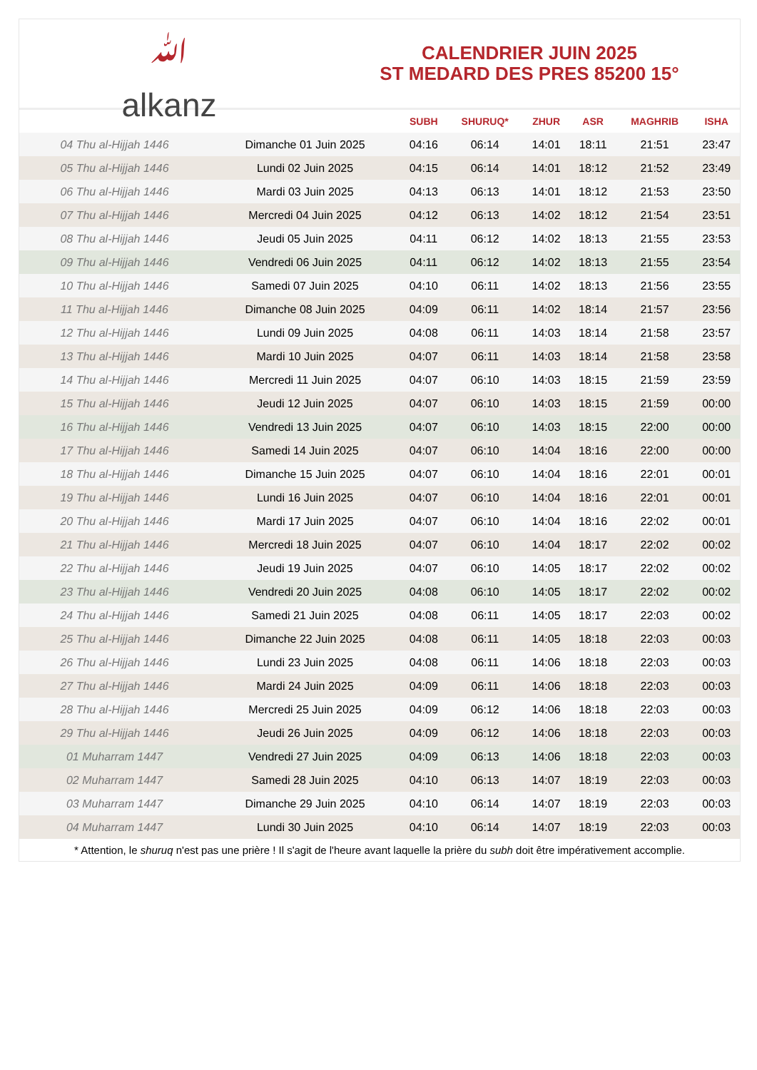ﷲ
alkanz
CALENDRIER JUIN 2025
ST MEDARD DES PRES 85200 15°
| | | SUBH | SHURUQ* | ZHUR | ASR | MAGHRIB | ISHA |
| --- | --- | --- | --- | --- | --- | --- | --- |
| 04 Thu al-Hijjah 1446 | Dimanche 01 Juin 2025 | 04:16 | 06:14 | 14:01 | 18:11 | 21:51 | 23:47 |
| 05 Thu al-Hijjah 1446 | Lundi 02 Juin 2025 | 04:15 | 06:14 | 14:01 | 18:12 | 21:52 | 23:49 |
| 06 Thu al-Hijjah 1446 | Mardi 03 Juin 2025 | 04:13 | 06:13 | 14:01 | 18:12 | 21:53 | 23:50 |
| 07 Thu al-Hijjah 1446 | Mercredi 04 Juin 2025 | 04:12 | 06:13 | 14:02 | 18:12 | 21:54 | 23:51 |
| 08 Thu al-Hijjah 1446 | Jeudi 05 Juin 2025 | 04:11 | 06:12 | 14:02 | 18:13 | 21:55 | 23:53 |
| 09 Thu al-Hijjah 1446 | Vendredi 06 Juin 2025 | 04:11 | 06:12 | 14:02 | 18:13 | 21:55 | 23:54 |
| 10 Thu al-Hijjah 1446 | Samedi 07 Juin 2025 | 04:10 | 06:11 | 14:02 | 18:13 | 21:56 | 23:55 |
| 11 Thu al-Hijjah 1446 | Dimanche 08 Juin 2025 | 04:09 | 06:11 | 14:02 | 18:14 | 21:57 | 23:56 |
| 12 Thu al-Hijjah 1446 | Lundi 09 Juin 2025 | 04:08 | 06:11 | 14:03 | 18:14 | 21:58 | 23:57 |
| 13 Thu al-Hijjah 1446 | Mardi 10 Juin 2025 | 04:07 | 06:11 | 14:03 | 18:14 | 21:58 | 23:58 |
| 14 Thu al-Hijjah 1446 | Mercredi 11 Juin 2025 | 04:07 | 06:10 | 14:03 | 18:15 | 21:59 | 23:59 |
| 15 Thu al-Hijjah 1446 | Jeudi 12 Juin 2025 | 04:07 | 06:10 | 14:03 | 18:15 | 21:59 | 00:00 |
| 16 Thu al-Hijjah 1446 | Vendredi 13 Juin 2025 | 04:07 | 06:10 | 14:03 | 18:15 | 22:00 | 00:00 |
| 17 Thu al-Hijjah 1446 | Samedi 14 Juin 2025 | 04:07 | 06:10 | 14:04 | 18:16 | 22:00 | 00:00 |
| 18 Thu al-Hijjah 1446 | Dimanche 15 Juin 2025 | 04:07 | 06:10 | 14:04 | 18:16 | 22:01 | 00:01 |
| 19 Thu al-Hijjah 1446 | Lundi 16 Juin 2025 | 04:07 | 06:10 | 14:04 | 18:16 | 22:01 | 00:01 |
| 20 Thu al-Hijjah 1446 | Mardi 17 Juin 2025 | 04:07 | 06:10 | 14:04 | 18:16 | 22:02 | 00:01 |
| 21 Thu al-Hijjah 1446 | Mercredi 18 Juin 2025 | 04:07 | 06:10 | 14:04 | 18:17 | 22:02 | 00:02 |
| 22 Thu al-Hijjah 1446 | Jeudi 19 Juin 2025 | 04:07 | 06:10 | 14:05 | 18:17 | 22:02 | 00:02 |
| 23 Thu al-Hijjah 1446 | Vendredi 20 Juin 2025 | 04:08 | 06:10 | 14:05 | 18:17 | 22:02 | 00:02 |
| 24 Thu al-Hijjah 1446 | Samedi 21 Juin 2025 | 04:08 | 06:11 | 14:05 | 18:17 | 22:03 | 00:02 |
| 25 Thu al-Hijjah 1446 | Dimanche 22 Juin 2025 | 04:08 | 06:11 | 14:05 | 18:18 | 22:03 | 00:03 |
| 26 Thu al-Hijjah 1446 | Lundi 23 Juin 2025 | 04:08 | 06:11 | 14:06 | 18:18 | 22:03 | 00:03 |
| 27 Thu al-Hijjah 1446 | Mardi 24 Juin 2025 | 04:09 | 06:11 | 14:06 | 18:18 | 22:03 | 00:03 |
| 28 Thu al-Hijjah 1446 | Mercredi 25 Juin 2025 | 04:09 | 06:12 | 14:06 | 18:18 | 22:03 | 00:03 |
| 29 Thu al-Hijjah 1446 | Jeudi 26 Juin 2025 | 04:09 | 06:12 | 14:06 | 18:18 | 22:03 | 00:03 |
| 01 Muharram 1447 | Vendredi 27 Juin 2025 | 04:09 | 06:13 | 14:06 | 18:18 | 22:03 | 00:03 |
| 02 Muharram 1447 | Samedi 28 Juin 2025 | 04:10 | 06:13 | 14:07 | 18:19 | 22:03 | 00:03 |
| 03 Muharram 1447 | Dimanche 29 Juin 2025 | 04:10 | 06:14 | 14:07 | 18:19 | 22:03 | 00:03 |
| 04 Muharram 1447 | Lundi 30 Juin 2025 | 04:10 | 06:14 | 14:07 | 18:19 | 22:03 | 00:03 |
* Attention, le shuruq n'est pas une prière ! Il s'agit de l'heure avant laquelle la prière du subh doit être impérativement accomplie.